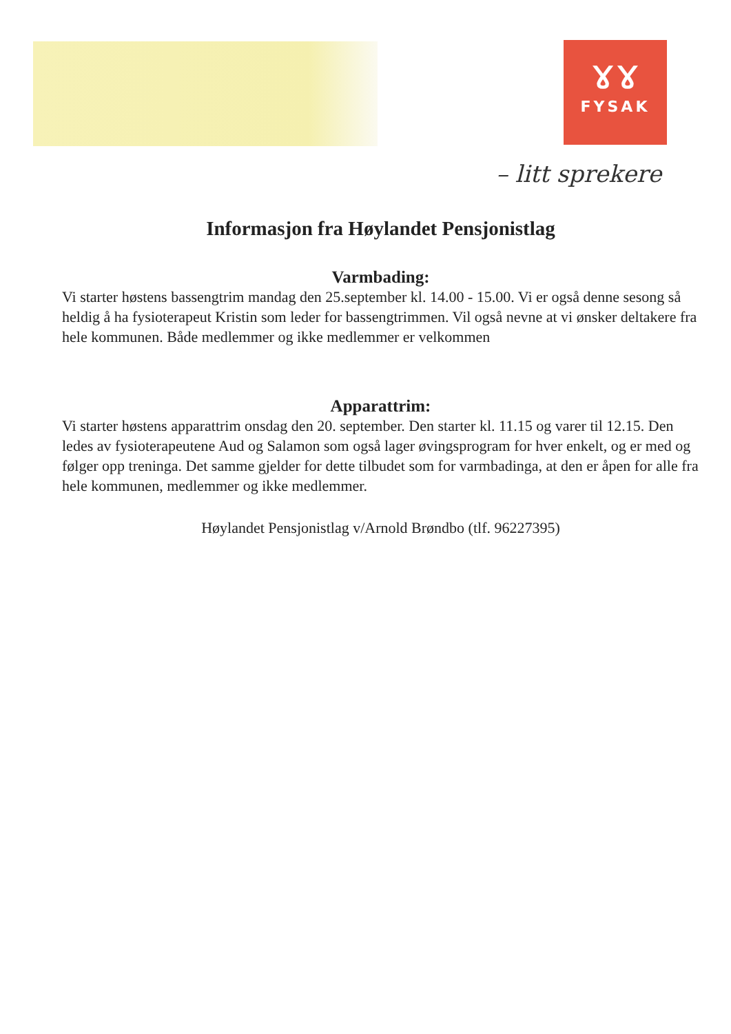ɤɤ
FYSAK
– litt sprekere
Informasjon fra Høylandet Pensjonistlag
Varmbading:
Vi starter høstens bassengtrim mandag den 25.september kl. 14.00 - 15.00. Vi er også denne sesong så heldig å ha fysioterapeut Kristin som leder for bassengtrimmen. Vil også nevne at vi ønsker deltakere fra hele kommunen. Både medlemmer og ikke medlemmer er velkommen
Apparattrim:
Vi starter høstens apparattrim onsdag den 20. september. Den starter kl. 11.15 og varer til 12.15. Den ledes av fysioterapeutene Aud og Salamon som også lager øvingsprogram for hver enkelt, og er med og følger opp treninga. Det samme gjelder for dette tilbudet som for varmbadinga, at den er åpen for alle fra hele kommunen, medlemmer og ikke medlemmer.
Høylandet Pensjonistlag v/Arnold Brøndbo (tlf. 96227395)